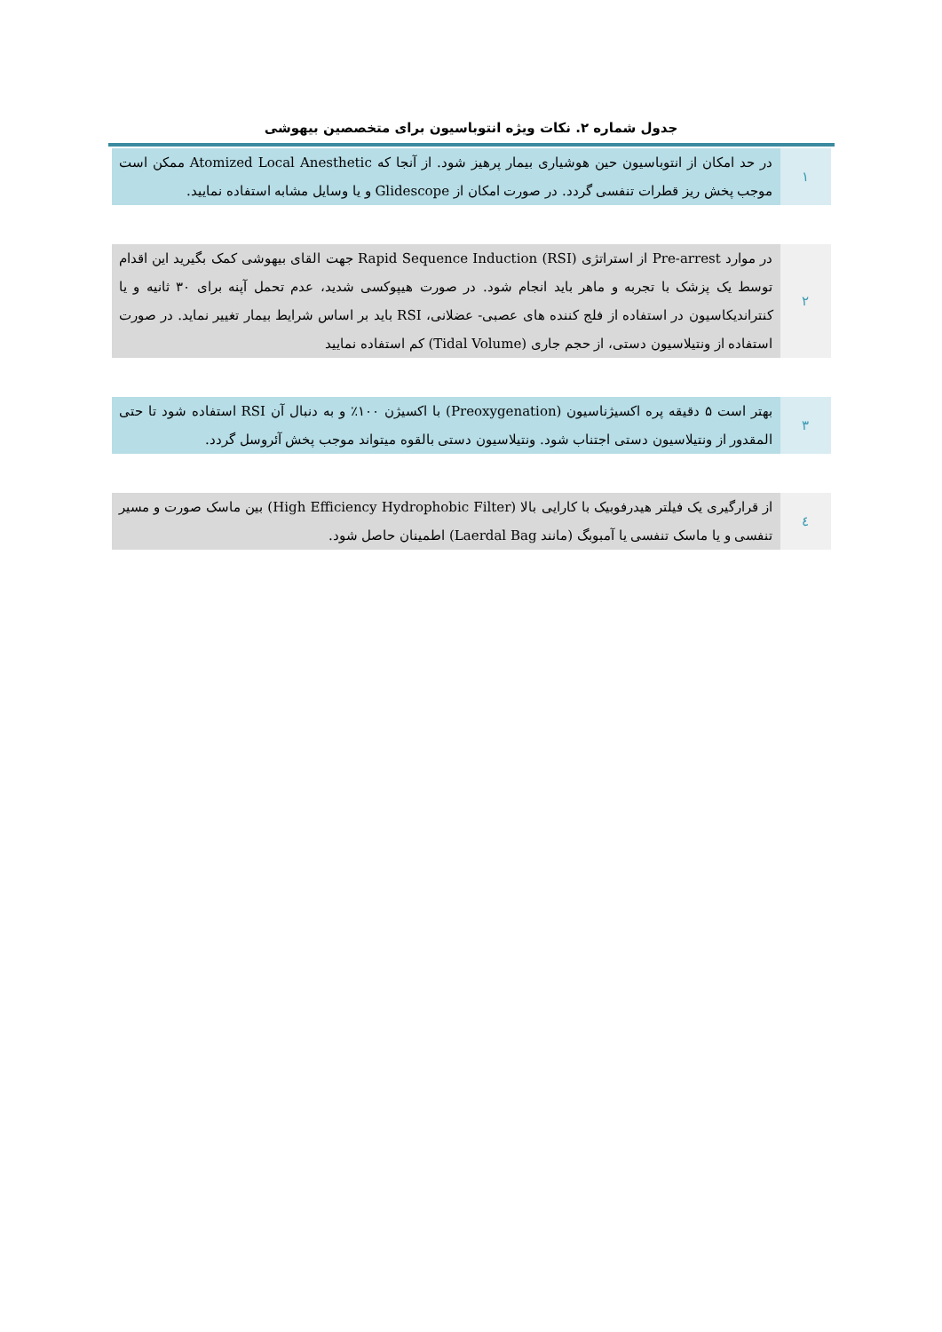جدول شماره ۲. نکات ویژه انتوباسیون برای متخصصین بیهوشی
| ۱ | در حد امکان از انتوباسیون حین هوشیاری بیمار پرهیز شود. از آنجا که Atomized Local Anesthetic ممکن است موجب پخش ریز قطرات تنفسی گردد. در صورت امکان از Glidescope و یا وسایل مشابه استفاده نمایید. |
| ۲ | در موارد Pre-arrest از استراتژی Rapid Sequence Induction (RSI) جهت القای بیهوشی کمک بگیرید این اقدام توسط یک پزشک با تجربه و ماهر باید انجام شود. در صورت هیپوکسی شدید، عدم تحمل آپنه برای ۳۰ ثانیه و یا کنتراندیکاسیون در استفاده از فلج کننده های عصبی- عضلانی، RSI باید بر اساس شرایط بیمار تغییر نماید. در صورت استفاده از ونتیلاسیون دستی، از حجم جاری (Tidal Volume) کم استفاده نمایید |
| ۳ | بهتر است ۵ دقیقه پره اکسیژناسیون (Preoxygenation) با اکسیژن ۱۰۰٪ و به دنبال آن RSI استفاده شود تا حتی المقدور از ونتیلاسیون دستی اجتناب شود. ونتیلاسیون دستی بالقوه میتواند موجب پخش آئروسل گردد. |
| ٤ | از قرارگیری یک فیلتر هیدرفوبیک با کارایی بالا (High Efficiency Hydrophobic Filter) بین ماسک صورت و مسیر تنفسی و یا ماسک تنفسی یا آمبوبگ (مانند Laerdal Bag) اطمینان حاصل شود. |